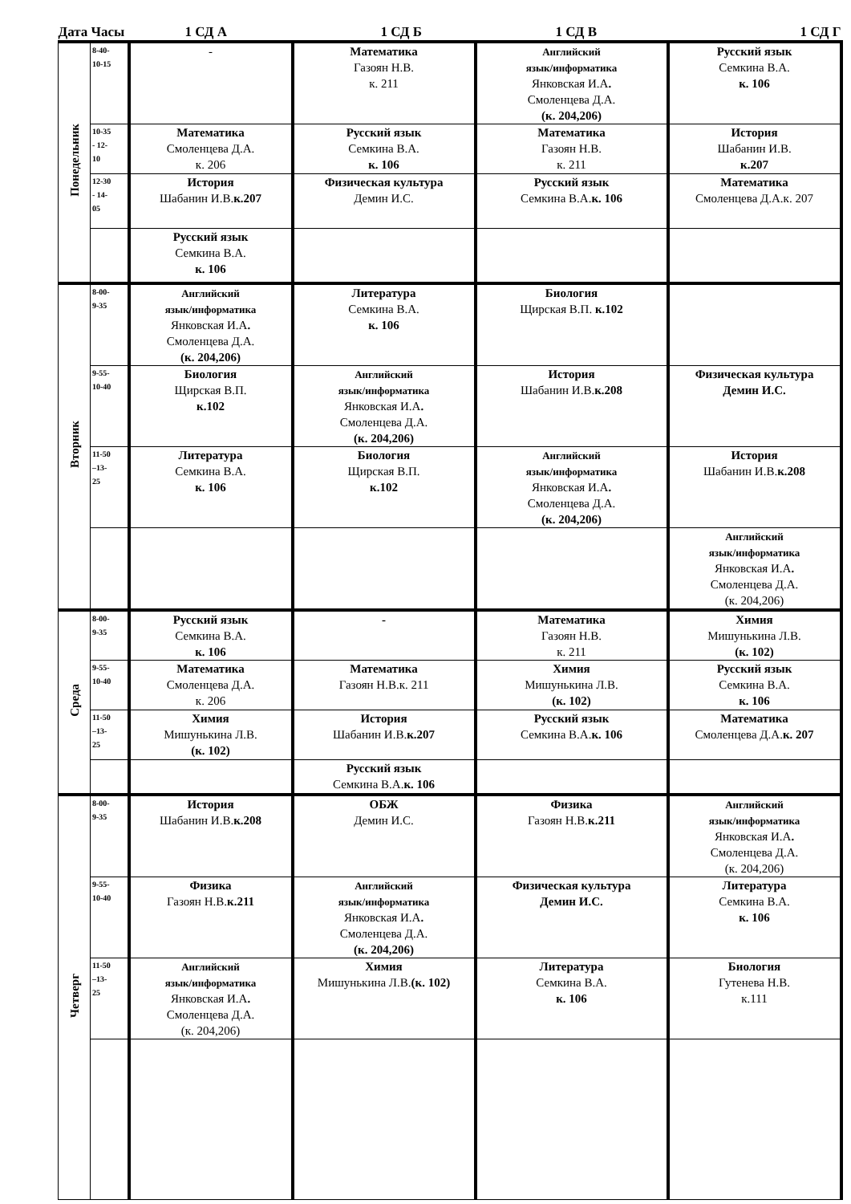| Дата Часы | | 1 СД А | 1 СД Б | 1 СД В | 1 СД Г |
| --- | --- | --- | --- | --- | --- |
| Понедельник | 8-40- 10-15 | - | Математика Газоян Н.В. к. 211 | Английский язык/информатика Янковская И.А . Смоленцева Д.А. (к. 204,206) | Русский язык Семкина В.А. к. 106 |
| | 10-35 - 12- 10 | Математика Смоленцева Д.А. к. 206 | Русский язык Семкина В.А. к. 106 | Математика Газоян Н.В. к. 211 | История Шабанин И.В. к.207 |
| | 12-30 - 14- 05 | История Шабанин И.В. к.207 | Физическая культура Демин И.С. | Русский язык Семкина В.А. к. 106 | Математика Смоленцева Д.А.к. 207 |
| | | Русский язык Семкина В.А. к. 106 | | | |
| Вторник | 8-00- 9-35 | Английский язык/информатика Янковская И.А . Смоленцева Д.А. (к. 204,206) | Литература Семкина В.А. к. 106 | Биология Щирская В.П. к.102 | |
| | 9-55- 10-40 | Биология Щирская В.П. к.102 | Английский язык/информатика Янковская И.А . Смоленцева Д.А. (к. 204,206) | История Шабанин И.В. к.208 | Физическая культура Демин И.С. |
| | 11-50 –13- 25 | Литература Семкина В.А. к. 106 | Биология Щирская В.П. к.102 | Английский язык/информатика Янковская И.А . Смоленцева Д.А. (к. 204,206) | История Шабанин И.В. к.208 |
| | | | | | Английский язык/информатика Янковская И.А . Смоленцева Д.А. (к. 204,206) |
| Среда | 8-00- 9-35 | Русский язык Семкина В.А. к. 106 | - | Математика Газоян Н.В. к. 211 | Химия Мишунькина Л.В. (к. 102) |
| | 9-55- 10-40 | Математика Смоленцева Д.А. к. 206 | Математика Газоян Н.В.к. 211 | Химия Мишунькина Л.В. (к. 102) | Русский язык Семкина В.А. к. 106 |
| | 11-50 –13- 25 | Химия Мишунькина Л.В. (к. 102) | История Шабанин И.В. к.207 | Русский язык Семкина В.А. к. 106 | Математика Смоленцева Д.А. к. 207 |
| | | | Русский язык Семкина В.А. к. 106 | | |
| Четверг | 8-00- 9-35 | История Шабанин И.В. к.208 | ОБЖ Демин И.С. | Физика Газоян Н.В. к.211 | Английский язык/информатика Янковская И.А . Смоленцева Д.А. (к. 204,206) |
| | 9-55- 10-40 | Физика Газоян Н.В. к.211 | Английский язык/информатика Янковская И.А . Смоленцева Д.А. (к. 204,206) | Физическая культура Демин И.С. | Литература Семкина В.А. к. 106 |
| | 11-50 –13- 25 | Английский язык/информатика Янковская И.А . Смоленцева Д.А. (к. 204,206) | Химия Мишунькина Л.В. (к. 102) | Литература Семкина В.А. к. 106 | Биология Гутенева Н.В. к.111 |